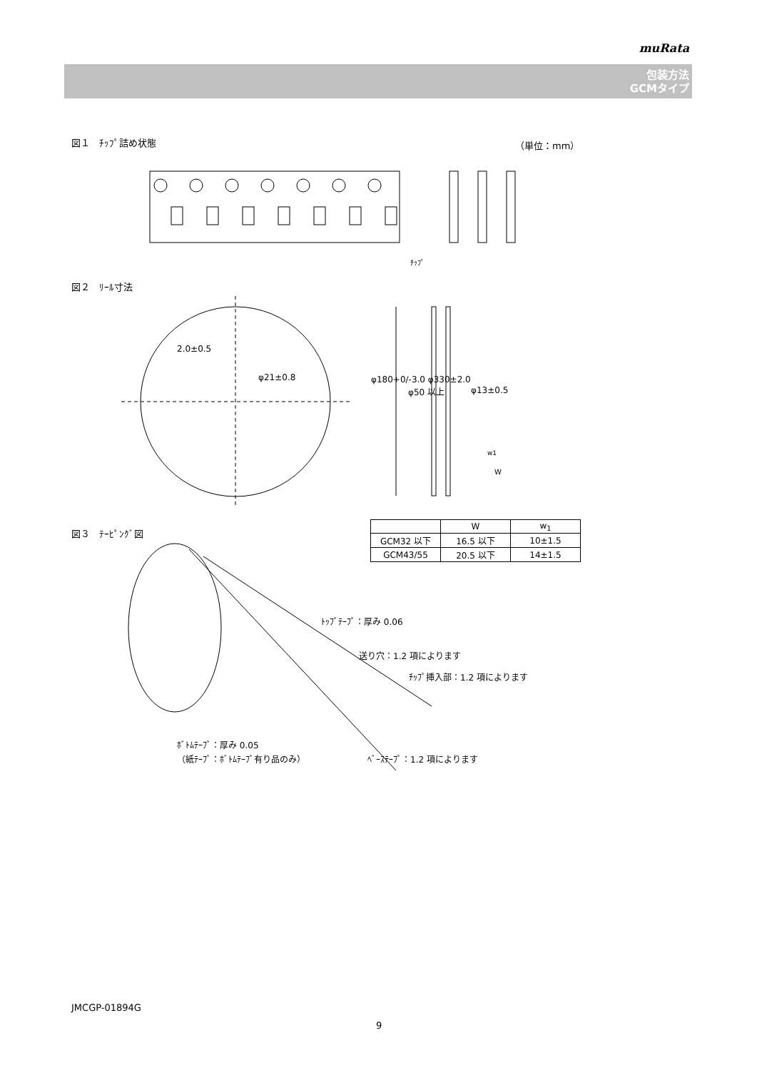muRata
包装方法
GCMタイプ
図１　ﾁｯﾌﾟ詰め状態 （単位：mm）
ﾁｯﾌﾟ
図２　ﾘｰﾙ寸法
2.0±0.5
φ21±0.8 φ180+0/-3.0 φ330±2.0
φ50 以上 φ13±0.5
w1
W
図３　ﾃｰﾋﾟﾝｸﾞ図
| | W | w<sub>1</sub> |
| --- | --- | --- |
| GCM32 以下 | 16.5 以下 | 10±1.5 |
| GCM43/55 | 20.5 以下 | 14±1.5 |
ﾄｯﾌﾟﾃｰﾌﾟ：厚み 0.06
送り穴：1.2 項によります
ﾁｯﾌﾟ挿入部：1.2 項によります
ﾎﾞﾄﾑﾃｰﾌﾟ：厚み 0.05
（紙ﾃｰﾌﾟ：ﾎﾞﾄﾑﾃｰﾌﾟ有り品のみ）
ﾍﾞｰｽﾃｰﾌﾟ：1.2 項によります
JMCGP-01894G
9